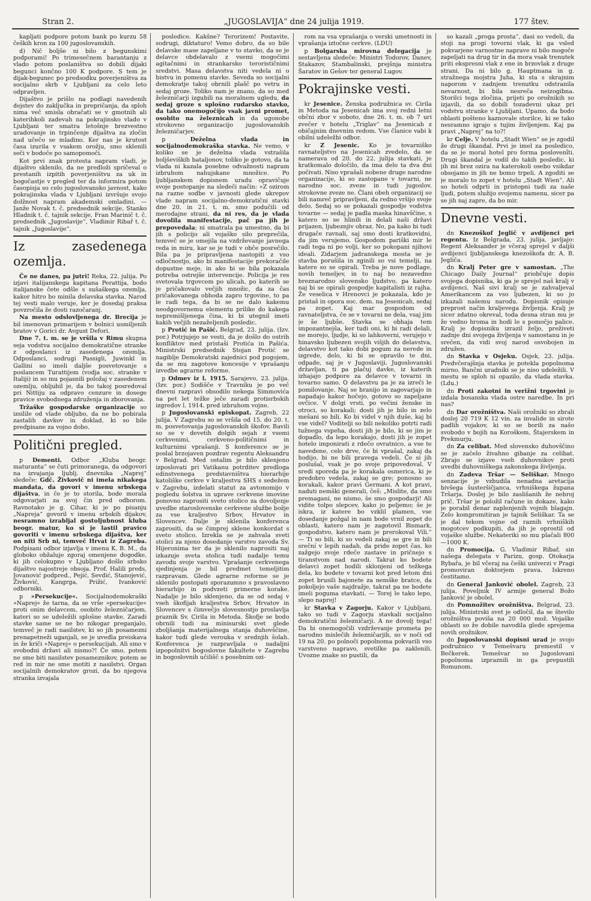Stran 2. „JUGOSLAVIJA“ dne 24 julija 1919. 177 štev.
kapljati podpore potom bank po kurzu 58 čeških kron za 100 jugoslovanskih.
d) Nič boljše ni bilo z begunskimi podporami! Po trimesečnem barantanju z vlado potom poslaništva so dobili dijaki begunci končno 100 K podpore. S tem je dijak-begunec po predsodku poverjeništva za socijalno skrb v Ljubljani za celo leto odpravljen.
Dijaštvo je prišlo na podlagi navedenih dejstev do zaključka in prepričanja, da sploh nima več smisla obračati se v gmotnih ali katerihkoli zadevah na pokrajinsko vlado v Ljubljani ter smatra letošnje brezvestno uradovanje in trpinčenje dijaštva za zločin nad učečo se mladino. Ker nas je krutost časa izurila v vsakem orožju, smo sklenili seči v bodoče po samopomoči.
Kot prvi znak protesta napram vladi, je dijaštvo sklenilo, da ne predloži spričeval o prestanih izpitih poverjeništvu za uk in bogočastje v pregled ter da informira potom časopisja so celo jugoslovansko javnost, kako pokrajinska vlada v Ljubljani izvršuje svojo dolžnost napram akademski omladini. — Janže Novak t. č. predsednik sekcije, Stanko Hladnik t. č. tajnik sekcije, Fran Marinič t. č. predsednik „Jugoslavije“, Vladimir Ribař t. č. tajnik „Jugoslavije“.
Iz zasedenega ozemlja.
Če ne danes, pa jutri! Reka, 22. julija. Po izjavi italijanskega kapitana Perattija, bodo italijanske čete odšle s sušaškega ozemlja, kakor hitro bo minila delavska stavka. Narod tej vesti malo veruje, ker je dosedaj praksa povzročila že dosti razočaranj.
Na mesto odslovljenega dr. Brecija je bil imenovan primarijem v bolnici usmiljenih bratov v Gorici dr. Avgust Defori.
Dne 7. t. m. se je vršila v Rimu skupna seja vodstva socijalno demokratične stranke z odposlanci iz zasedenega ozemlja. Odposlanci, sodrugi Passigli, Juwinkl in Gallini so imeli daljše posvetovanje s poslancem Turattijem (vodja soc. stranke v Italiji) in so mu pojasnili položaj v zasedenem ozemlju, obljubil je, da bo takoj posredoval pri Nittiju za odpravo cenzure in dosege pravice svobodnega združenja in zborovanja.
Tržaške gospodarske organizacije so izsilile od vlade obljubo, da ne bo pobirala zastalih davkov in doklad, ki so bile predpisane za vojno dobo.
Politični pregled.
p Dementi. Odbor „Kluba beogr. maturanta“ se čuti primoranega, da odgovori na izvajanja ljublj. dnevnika „Naprej“ sledeče: Gdč. Živkovič ni imela nikakega mandata, da govori v imenu srbskega dijaštva, in če je to storila, bode morala odgovarjati za svoj čin pred odborom. Ravnotako je g. Cihar, ki je po pisanju „Napreja“ govoril v imenu srbskih dijakov, nesramno izrabljal gostoljubnost kluba beogr. matur, ko si je lastil pravico govoriti v imenu srbskega dijaštva, ker on niti Srb ni, temveč Hrvat iz Zagreba. Podpisani odbor izjavlja v imenu K. B. M., da globoko obžaluje zgoraj omenjene dogodke, ki jih celokupno v Ljubljano došlo srbsko dijaštvo najostreje obsoja. Prof. Halili preds, Jovanović podpred., Pejić, Sevdić, Stanojević, Živković, Kangrga, Prižić, Ivanković odborniki.
p »Persekucije«. Socijalnodemokraški »Naprej« že tarna, da se vrše »persekucije« proti onim delavcem, osobito železničarjem, kateri so se udeležili splošne stavke. Zaradi stavke same se ne bo nikogar preganjalo, temveč je radi nasilstev, ki so jih posamezni prenapetneži uganjali, se je uvedla preiskava in že kriči »Naprej« o persekucijah. Ali smo v svobodni državi ali nismo?! Če smo, potem ne sme biti nasilstev posameznikov, potem se red in mir ne sme motiti z nasilstvi. Organ socijalnih demokratov grozi, da bo njegova stranka izvajala
posledice. Kakšne? Terorizem! Postavite, sodrugi, diktaturo! Vemo dobro, da so bile delavske mase zapeljane v to stavko, da se je delavce obdelavalo z vsemi mogočimi agitačnimi in strankarsko terorističnimi sredstvi. Masa delavstva niti vedela ni o bistvu in pomenu stavke. Seveda so socijalni demokratje takoj obrnili plašč po vetru in sedaj groze. Toliko nam je znano, da so med železničarji izgubili na moralnem ugledu, da sedaj groze s splošno rudarsko stavko, da tako onemogočijo vsak javni promet, osobito na železnicah in da ugonobe strokovno organizacijo jugoslovanskih železničarjev.
p Deželna vlada in socijalnodemokraška stavka. Ne vemo, v koliko se je deželna vlada vstrašila boljševiških bataljonov, toliko je gotovo, da ta vlada ni kazala posebne odvažnosti napram izbruhom nahujskane množice. Po ljubljanskem dopisnem uradu opravičuje svoje postopanje na sledeči način: »Z ozirom na razne sodbe v javnosti glede ukrepov vlade napram socijalno-demokratični stavki dne 20. in 21. t. m. smo podučili od merodajne strani, da ni res, da je vlada dovolila manifestacije, pač pa jih je prepovedala; ni smatrala pa umestno, da bi jih s policijo ali vojaško silo preprečila, temveč se je omejila na vzdrževanje javnega reda in miru, kar se je tudi v obče posrečilo. Bila pa je pripravljena nastopiti z vso odločnostjo, ako bi manifestacije prekoračile dopustne meje, in ako bi se bila pokazala potreba ostrejše intervencije. Policija je res svetovala trgovcem po ulicah, po katerih se je pričakovalo večjih množic, da za čas pričakovanega obhoda zapro trgovine, to pa le radi tega, da bi se ne dalo kakemu neodgovornemu elementu prilike do kakega nepremišljenega čina, ki bi utegnil imeti kakih večjih nezaželjenih posledic.
p Protić in Pašić. Belgrad, 23. julija. (Izv. por.) Potrjujejo se vesti, da je došlo do ostrih konfliktov med pristaši Protića in Pašića. Ministrski predsednik Stojan Protić se nagiblje Demokratski zajednici pod pogojem, da se mu zagotove koncesije v vprašanju izvedbe agrarne reforme.
p Odmev iz l. 1915. Sarajevo, 23. julija. (Izv. por.) Sodišče v Travniku je po več dnevni razpravi obsodilo nekega Simmovića na pet let težke ječe zaradi protisrbskih izgredov l. 1914. pred izbruhom vojne.
p Jugoslovanski episkopat. Zagreb, 22 julija. V Zagrebu so se vršila od 15. do 20. t. m. posvetovanja jugoslovanskih škofov. Bavili so se v devetih dolgih sejah z vsemi cerkvenimi, cerkveno-političnimi in kulturnimi vprašanji. S konference se je poslal brzojaven pozdrav regentu Aleksandru v Belgrad. Med ostalim je bilo sklenjeno izposlovati pri Vatikanu potrditev predloga edinstvenega predstavništva hierarhije katoliške cerkve v kraljestvu SHS s sedežem v Zagrebu, izdelati statut za avtonomijo v pogledu šolstva in uprave cerkvene imovine ponovno zaprositi sveto stolico za dovoljenje uvedbe staroslovenske cerkvene službe božje za vse kraljestvo Srbov, Hrvatov in Slovencev. Dalje je sklenila konferenca zaprositi, da se čimprej sklene konkordat s sveto stolico. Izrekla se je zahvala sveti stolici za njeno dosedanje varstvo zavoda Sv. Hijeronima ter da je sklenilo naprositi naj izkazuje sveta stolica tudi nadalje temu zavodu svoje varstvo. Vprašanje cerkvenega sjedinjenja je bil predmet temeljitim razpravam. Glede agrarne reforme se je sklenilo postopati sporazumno s pravoslavno hierarhijo in podvzeti primerne korake. Nadalje je bilo sklenjeno, da se od sedaj v vseh škofijah kraljestva Srbov, Hrvatov in Slovencev s čimvečjo slovesnostjo proslavlja praznik Sv. Cirila in Metoda. Škofje se bodo obrnili tudi na minisurski svet glede zboljšanja materijalnega stanja duhovščine, kakor tudi glede verouka v srednjih šolah. Konferenca je razpravljala o nadaljni izpopolnitvi bogoslovne fakultete v Zagrebu in bogoslovnih učilišč s posebnim ozi-
rom na vsa vprašanja o verski umetnosti in vprašanja iztočne cerkve. (LDU)
p Bolgarska mirovna delegacija je sestavljena sledeče: Ministri Todorov, Danev, Stakazov, Stambalinski, prejšnja ministra Šaratov in Gešov ter general Lugov.
Pokrajinske vesti.
kr Jesenice. Ženska podružnica sv. Cirila in Metoda na Jesenicah ima svoj redni letni občni zbor v soboto, dne 26. t. m. ob 7 uri zvečer v hotelu „Triglav“ na Jesenicah z običajnim dnevnim redom. Vse članice vabi k obilni udeležbi odbor.
kr Z Jesenic. Ko je tovarniško ravnateljstvo na Jesenicah zvedelo, da se namerava od 20. do 22. julija stavkati, je kratkomalo določilo, da ima delo ta dva dni počivati. Niso vprašali nobene druge narodne organizacije, ki so zastopane v tovarni, ne narodno soc. zveze in tudi jugoslov. strokovne zveze ne. Člani obeh organizacij so bili namreč pripravljeni, da redno vršijo svoje delo. Sedaj so se pokazali gospodje vodstva tovarne — sedaj je padla maska hinavščine, s katero so se hlinili in delali naši državi prijazen, ljubeznjiv obraz. No, pa kako bi tudi drugače ravnali, saj smo dosti kratkovidni, da jim verujemo. Gospodom pariški mir le radi tega ni po volji, ker so pokopani njihovi ideali. Zidarjem jadranskega mosta se je stavba porušila in zginili so vsi temelji, na katere so se opirali. Treba je nove podlage, novih temeljev, in to naj bo nezavedno breznarodno slovensko ljudstvo, pa katero naj bi se opirali gospodje kapitalisti iz rajha. Že veselica v Hrenovci je pokazala, kdo je pristaš in opora soc. dem. na Jesenicah, sedaj pa zopet. Kaj mar gospodom od ravnateljstva, če se v tovarni ne dela, vsaj jim je še ljubše. Stavka se obhaja tem impozantnejša, ker tudi oni, ki bi radi delali, ne morejo, ljudje, ki so lahkoverni, verujejo v hinavsko ljubezen svojih višjih do delavstva, delavstvo kot tako dobi pogum za nerede in izgrede, delo, ki bi se opravilo te dni, odpade, saj je v Jugoslaviji. Jugoslovanski državljan, ti pa plačuj davke, iz katerih izhajajo podpore za delavce v tovarni in tovarno samo. O delavstvu pa je za izreči le pomilovanje. Naj se branijo in zagovarjajo in napadajo kakor hočejo, gotovo so zapeljane ovčice. V dolgi vrsti, po večini ženske in otroci, so korakali; dosti jih je bilo in zelo mešani so bili. Ko bi videl v njih duše, kaj bi vse videl? Voditelji so bili nekoliko potrti radi tužnega vspeha, dosti jih je bilo, ki se jim je dopadlo, da lepo korakajo, dosti jih je zopet hotelo imponirati z rdečo ovratnico, a vse te navedene, celo drve, če bi vprašal, zakaj da hodijo, bi ne bili pravega vedeli. Če si jih poslušal, vsak je po svoje pripovedoval. V sredi sporeda pa je korakala osmerica, ki je predobro vedela, zakaj se gre; ponosno so korakali, kakor pravi Germani. A kot pravi, naduti nemški generali, češ: „Mislite, da smo premagani, ne nismo, še smo gospodarji! Ali vidite tolpo slepcev, kako jo peljemo; še je iskra, iz katere bo vzklil plamen, vse dosedanje požgal in nam bode vrnil zopet do oblasti, katero nam je zagotovil Bismark, gospodstvo, katero nam je prerokoval Vili.“ — Ti so bili, ki so vedeli zakaj se gre in bili sreční v lepih nadah, da pride zopet čas, ko zažgejo svoje rdeče zastave in pričnejo s tiranstvom nad narodi. Takrat ko bodete delavci zopet hodili sklonjeni od težkega dela, ko bodete v tovarni kot pred letom dni zopet brusili bajonete za nemške bratce, da pokoljejo vaše najdražje, takrat pa ne bodete imeli poguma stavkati. — Torej le tako lepo, slepo naprej!
kr Stavka v Zagorju. Kakor v Ljubljani, tako so tudi v Zagorju stavkali socijalno demokratični železničarji. A ne dovolj tega! Da bi onemogočili vzdrževanje prometa po narodno mislečih železničarjih, so v noči od 19 na 20. po polnoči popolnoma pokvarili vso varstveno napravo, svetilke pa zaklenili. Uvozne znake so pustili, da
so kazali „proga prosta“, dasi so vedeli, da stoji na progi tovorni vlak, ki ga vsled pokvarjene varnostne naprave ni bilo mogoče zapeljati na drug tir in da mora vsak trenutek priti ekspresni vlak z ene in brzovlak z druge strani. Da ni bilo g. Hauptmana in g. stražnega mojstra Juha, ki sta s skrajnim naporom v zadnjem trenutku odstranila nevarnost, bi bila nesreča neizogibna. Storilci tega zločina, prijeti po orožnikih so izjavili, da so dobili tozadevni ukaz pri vodstvu stranke v Ljubljani. Upamo, da bodo oblasti pošteno kaznovale storilce, ki se tako nesramno igrajo s tujim življenjem. Kaj pa pravi „Naprej“ na to?!
kr Celje. V hotelu „Stadt Wien“ se je zgodil že drugi škandal. Prvi je imel za posledico, da se je moral hotel pro forma poslovenîti. Drugi škandal je vodil do takih posledic, ki jih mi brez ozira na katerokoli osebo vsikdar obsojamo in jih ne bomo trpeli. A zgoditi se je moralo to zopet v hotelu „Stadt Wien“. Ali so hoteli odprti in pristopni tudi za naše ljudi, potem služijo svojemu namenu, sicer pa se jih naj zapre, da bo mir.
Dnevne vesti.
dn Knezoškof Jeglič v avdijenci pri regentu. Iz Belgrada, 23. julija, javljajo: Regent Aleksander je včeraj sprejel v daljši avdijenci ljubljanskega knezoškofa dr. A. B. Jegliča.
dn Kralj Peter gre v samostan. „The Chicago Daily Journal“ priobčuje dopis svojega dopisnika, ki ga je sprejel naš kralj v avdijenci. Naš sivi kralj se je zahvaljeval Amerikancem za vso ljubezen, ki so jo izkazali našemu narodu. Dopisnik opisuje preprost način kraljevega življenja. Kralj je sicer zdatno okreval, toda desna stran mu je že vedno hroma in hodi le s pomočjo palice. Kralj je dopisniku izrazil željo, preživeti zadnje dni svojega življenja v samostanu in je srečen, da vidi svoj narod osvobojen in združen.
dn Stavka v Osjeku. Osjek, 23. julija. Predvčerajšnja stavka je potekla popolnoma mirno. Bančni uradniki se je niso udeležili. V mestu se sploh ni opazilo, da vlada stavka. (Ldu.)
dn Proti zakotni in verižni trgovini je izdala bosanska vlada ostre naredbe. In pri nas?
dn Dar orožništva. Naši orožniki so zbrali doslej 20 719 K 12 vin. za invalide in sirote padlih vojakov, ki so se borili za našo svobodo v bojih na Koroškem, Štajerskem in Prekmurju.
dn Za celibat. Med slovensko duhovščino se je začelo živahno gibanje za celibat. Zbrajo se izjave vseh duhovnikov proti uvedbi duhovniškega zakonskega življenja.
dn Zadeva Tršar — Seliškar. Mnogo senzacije je vzbudila nenadna aretacija bivšega šusteršičjanca, vrhniškega župana Tršarja. Doslej je bilo zaslišanih že nebroj prič. Tršar je položil račune in dokaze, kako je porabil denar zaplenjenih vojnih blagajn. Zelo kompromitiran je tajnik Seliškar. Ta se je dal tekom vojne od raznih vrhniških mogotcev podkupiti, da jih je oprostil od vojaške službe. Nekateriki so mu plačali 800—1000 K.
dn Promocija. G. Vladimir Ribař, sin našega delegata v Parizu, gosp. Otokarja Rybařa, je bil včeraj na češki univerzi v Pragi promoviran doktorjem prava. Iskreno čestitamo.
dn General Janković obolel. Zagreb, 23 julija. Poveljnik IV armije general Božo Janković je obolel.
dn Pomnožitev orožništva. Belgrad, 23. julija. Ministrski svet je odločil, da se število orožništva poviša na 20 000 mož. Vojaške oblasti so že dobile navodila glede sprejema novih orožnikov.
dn Jugoslovanski dopisni urad je svojo podružnico v Temešvaru premestil v Bečkerek. Temešvar so Jugoslovani popolnoma izpraznili in ga prepustili Romunom.